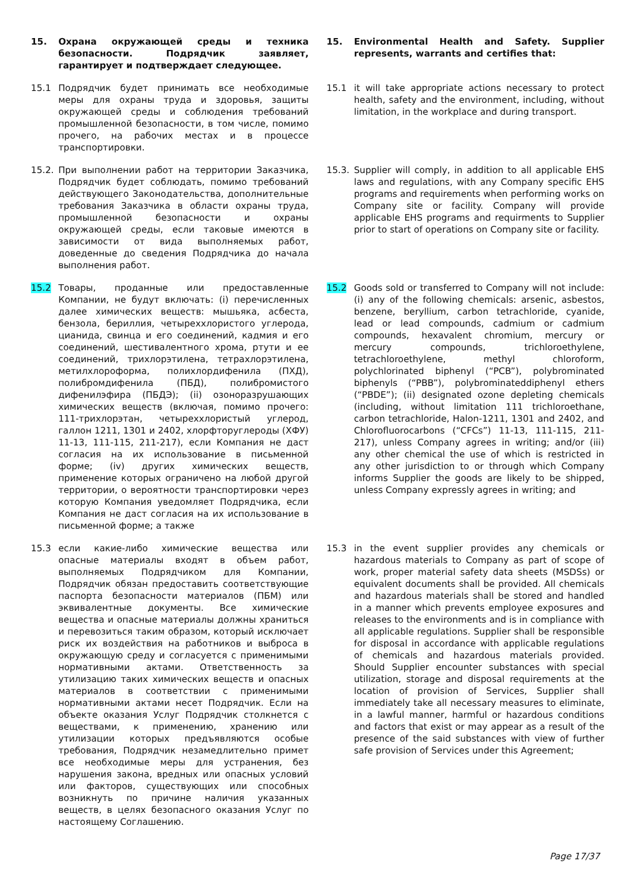| 15. | Охрана окружающей среды и техника безопасности. Подрядчик заявляет, гарантирует и подтверждает следующее. | | 15. | Environmental Health and Safety. Supplier represents, warrants and certifies that: |
| 15.1 | Подрядчик будет принимать все необходимые меры для охраны труда и здоровья, защиты окружающей среды и соблюдения требований промышленной безопасности, в том числе, помимо прочего, на рабочих местах и в процессе транспортировки. | | 15.1 | it will take appropriate actions necessary to protect health, safety and the environment, including, without limitation, in the workplace and during transport. |
| 15.2. | При выполнении работ на территории Заказчика, Подрядчик будет соблюдать, помимо требований действующего Законодательства, дополнительные требования Заказчика в области охраны труда, промышленной безопасности и охраны окружающей среды, если таковые имеются в зависимости от вида выполняемых работ, доведенные до сведения Подрядчика до начала выполнения работ. | | 15.3. | Supplier will comply, in addition to all applicable EHS laws and regulations, with any Company specific EHS programs and requirements when performing works on Company site or facility. Company will provide applicable EHS programs and requirments to Supplier prior to start of operations on Company site or facility. |
| 15.2 | Товары, проданные или предоставленные Компании, не будут включать: (i) перечисленных далее химических веществ: мышьяка, асбеста, бензола, бериллия, четыреххлористого углерода, цианида, свинца и его соединений, кадмия и его соединений, шестивалентного хрома, ртути и ее соединений, трихлорэтилена, тетрахлорэтилена, метилхлороформа, полихлордифенила (ПХД), полибромдифенила (ПБД), полибромистого дифенилэфира (ПБДЭ); (ii) озоноразрушающих химических веществ (включая, помимо прочего: 111-трихлорэтан, четыреххлористый углерод, галлон 1211, 1301 и 2402, хлорфторуглероды (ХФУ) 11-13, 111-115, 211-217), если Компания не даст согласия на их использование в письменной форме; (iv) других химических веществ, применение которых ограничено на любой другой территории, о вероятности транспортировки через которую Компания уведомляет Подрядчика, если Компания не даст согласия на их использование в письменной форме; а также | | 15.2 | Goods sold or transferred to Company will not include: (i) any of the following chemicals: arsenic, asbestos, benzene, beryllium, carbon tetrachloride, cyanide, lead or lead compounds, cadmium or cadmium compounds, hexavalent chromium, mercury or mercury compounds, trichloroethylene, tetrachloroethylene, methyl chloroform, polychlorinated biphenyl (“PCB”), polybrominated biphenyls (“PBB”), polybrominateddiphenyl ethers (“PBDE”); (ii) designated ozone depleting chemicals (including, without limitation 111 trichloroethane, carbon tetrachloride, Halon-1211, 1301 and 2402, and Chlorofluorocarbons (“CFCs”) 11-13, 111-115, 211-217), unless Company agrees in writing; and/or (iii) any other chemical the use of which is restricted in any other jurisdiction to or through which Company informs Supplier the goods are likely to be shipped, unless Company expressly agrees in writing; and |
| 15.3 | если какие-либо химические вещества или опасные материалы входят в объем работ, выполняемых Подрядчиком для Компании, Подрядчик обязан предоставить соответствующие паспорта безопасности материалов (ПБМ) или эквивалентные документы. Все химические вещества и опасные материалы должны храниться и перевозиться таким образом, который исключает риск их воздействия на работников и выброса в окружающую среду и согласуется с применимыми нормативными актами. Ответственность за утилизацию таких химических веществ и опасных материалов в соответствии с применимыми нормативными актами несет Подрядчик. Если на объекте оказания Услуг Подрядчик столкнется с веществами, к применению, хранению или утилизации которых предъявляются особые требования, Подрядчик незамедлительно примет все необходимые меры для устранения, без нарушения закона, вредных или опасных условий или факторов, существующих или способных возникнуть по причине наличия указанных веществ, в целях безопасного оказания Услуг по настоящему Соглашению. | | 15.3 | in the event supplier provides any chemicals or hazardous materials to Company as part of scope of work, proper material safety data sheets (MSDSs) or equivalent documents shall be provided. All chemicals and hazardous materials shall be stored and handled in a manner which prevents employee exposures and releases to the environments and is in compliance with all applicable regulations. Supplier shall be responsible for disposal in accordance with applicable regulations of chemicals and hazardous materials provided. Should Supplier encounter substances with special utilization, storage and disposal requirements at the location of provision of Services, Supplier shall immediately take all necessary measures to eliminate, in a lawful manner, harmful or hazardous conditions and factors that exist or may appear as a result of the presence of the said substances with view of further safe provision of Services under this Agreement; |
Page 17/37